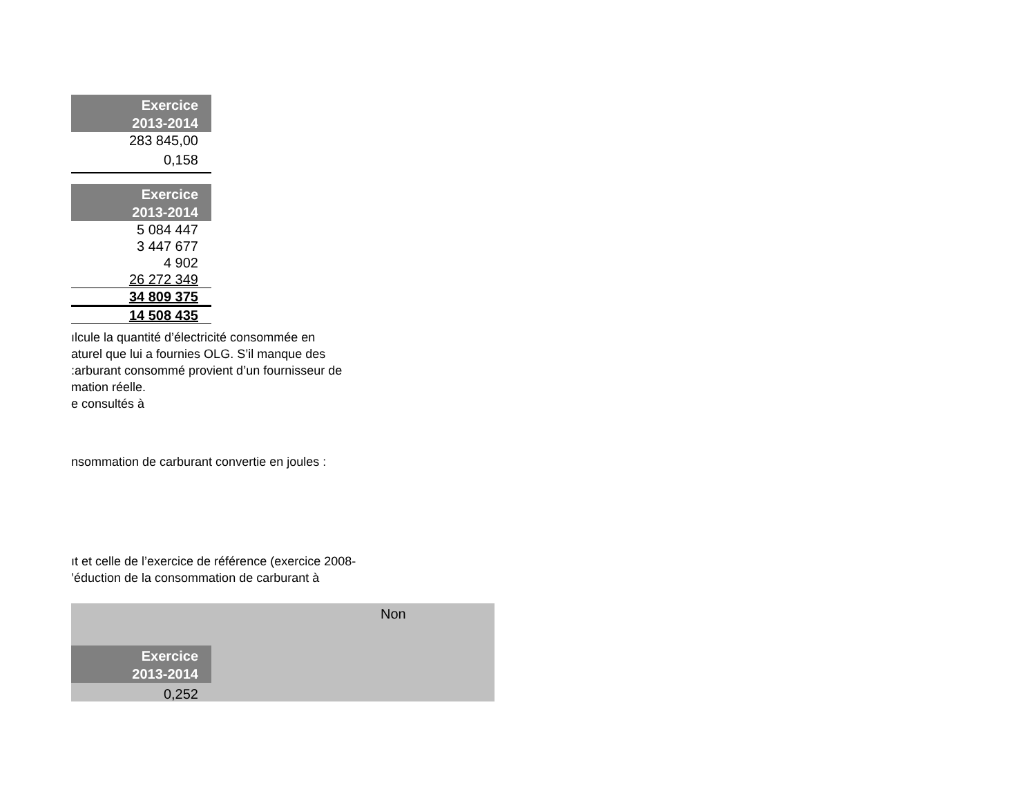| Exercice 2013-2014 |
| --- |
| 283 845,00 |
| 0,158 |
| Exercice 2013-2014 |
| --- |
| 5 084 447 |
| 3 447 677 |
| 4 902 |
| 26 272 349 |
| 34 809 375 |
| 14 508 435 |
ılcule la quantité d’électricité consommée en
aturel que lui a fournies OLG. S’il manque des
:arburant consommé provient d’un fournisseur de
mation réelle.
e consultés à
nsommation de carburant convertie en joules :
ıt et celle de l’exercice de référence (exercice 2008-
’éduction de la consommation de carburant à
Non
| Exercice 2013-2014 |
| --- |
| 0,252 |